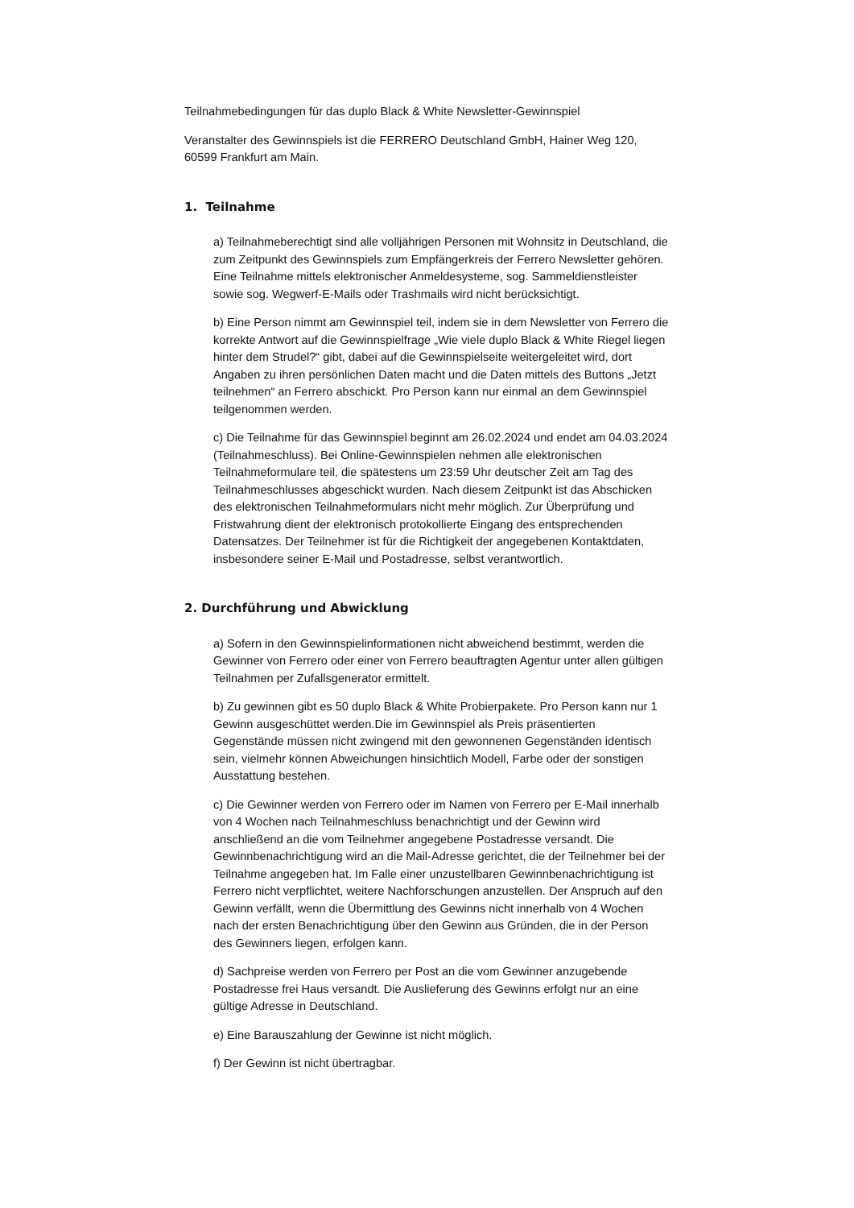Teilnahmebedingungen für das duplo Black & White Newsletter-Gewinnspiel
Veranstalter des Gewinnspiels ist die FERRERO Deutschland GmbH, Hainer Weg 120, 60599 Frankfurt am Main.
1. Teilnahme
a) Teilnahmeberechtigt sind alle volljährigen Personen mit Wohnsitz in Deutschland, die zum Zeitpunkt des Gewinnspiels zum Empfängerkreis der Ferrero Newsletter gehören. Eine Teilnahme mittels elektronischer Anmeldesysteme, sog. Sammeldienstleister sowie sog. Wegwerf-E-Mails oder Trashmails wird nicht berücksichtigt.
b) Eine Person nimmt am Gewinnspiel teil, indem sie in dem Newsletter von Ferrero die korrekte Antwort auf die Gewinnspielfrage „Wie viele duplo Black & White Riegel liegen hinter dem Strudel?“ gibt, dabei auf die Gewinnspielseite weitergeleitet wird, dort Angaben zu ihren persönlichen Daten macht und die Daten mittels des Buttons „Jetzt teilnehmen“ an Ferrero abschickt. Pro Person kann nur einmal an dem Gewinnspiel teilgenommen werden.
c) Die Teilnahme für das Gewinnspiel beginnt am 26.02.2024 und endet am 04.03.2024 (Teilnahmeschluss). Bei Online-Gewinnspielen nehmen alle elektronischen Teilnahmeformulare teil, die spätestens um 23:59 Uhr deutscher Zeit am Tag des Teilnahmeschlusses abgeschickt wurden. Nach diesem Zeitpunkt ist das Abschicken des elektronischen Teilnahmeformulars nicht mehr möglich. Zur Überprüfung und Fristwahrung dient der elektronisch protokollierte Eingang des entsprechenden Datensatzes. Der Teilnehmer ist für die Richtigkeit der angegebenen Kontaktdaten, insbesondere seiner E-Mail und Postadresse, selbst verantwortlich.
2. Durchführung und Abwicklung
a) Sofern in den Gewinnspielinformationen nicht abweichend bestimmt, werden die Gewinner von Ferrero oder einer von Ferrero beauftragten Agentur unter allen gültigen Teilnahmen per Zufallsgenerator ermittelt.
b) Zu gewinnen gibt es 50 duplo Black & White Probierpakete. Pro Person kann nur 1 Gewinn ausgeschüttet werden.Die im Gewinnspiel als Preis präsentierten Gegenstände müssen nicht zwingend mit den gewonnenen Gegenständen identisch sein, vielmehr können Abweichungen hinsichtlich Modell, Farbe oder der sonstigen Ausstattung bestehen.
c) Die Gewinner werden von Ferrero oder im Namen von Ferrero per E-Mail innerhalb von 4 Wochen nach Teilnahmeschluss benachrichtigt und der Gewinn wird anschließend an die vom Teilnehmer angegebene Postadresse versandt. Die Gewinnbenachrichtigung wird an die Mail-Adresse gerichtet, die der Teilnehmer bei der Teilnahme angegeben hat. Im Falle einer unzustellbaren Gewinnbenachrichtigung ist Ferrero nicht verpflichtet, weitere Nachforschungen anzustellen. Der Anspruch auf den Gewinn verfällt, wenn die Übermittlung des Gewinns nicht innerhalb von 4 Wochen nach der ersten Benachrichtigung über den Gewinn aus Gründen, die in der Person des Gewinners liegen, erfolgen kann.
d) Sachpreise werden von Ferrero per Post an die vom Gewinner anzugebende Postadresse frei Haus versandt. Die Auslieferung des Gewinns erfolgt nur an eine gültige Adresse in Deutschland.
e) Eine Barauszahlung der Gewinne ist nicht möglich.
f) Der Gewinn ist nicht übertragbar.